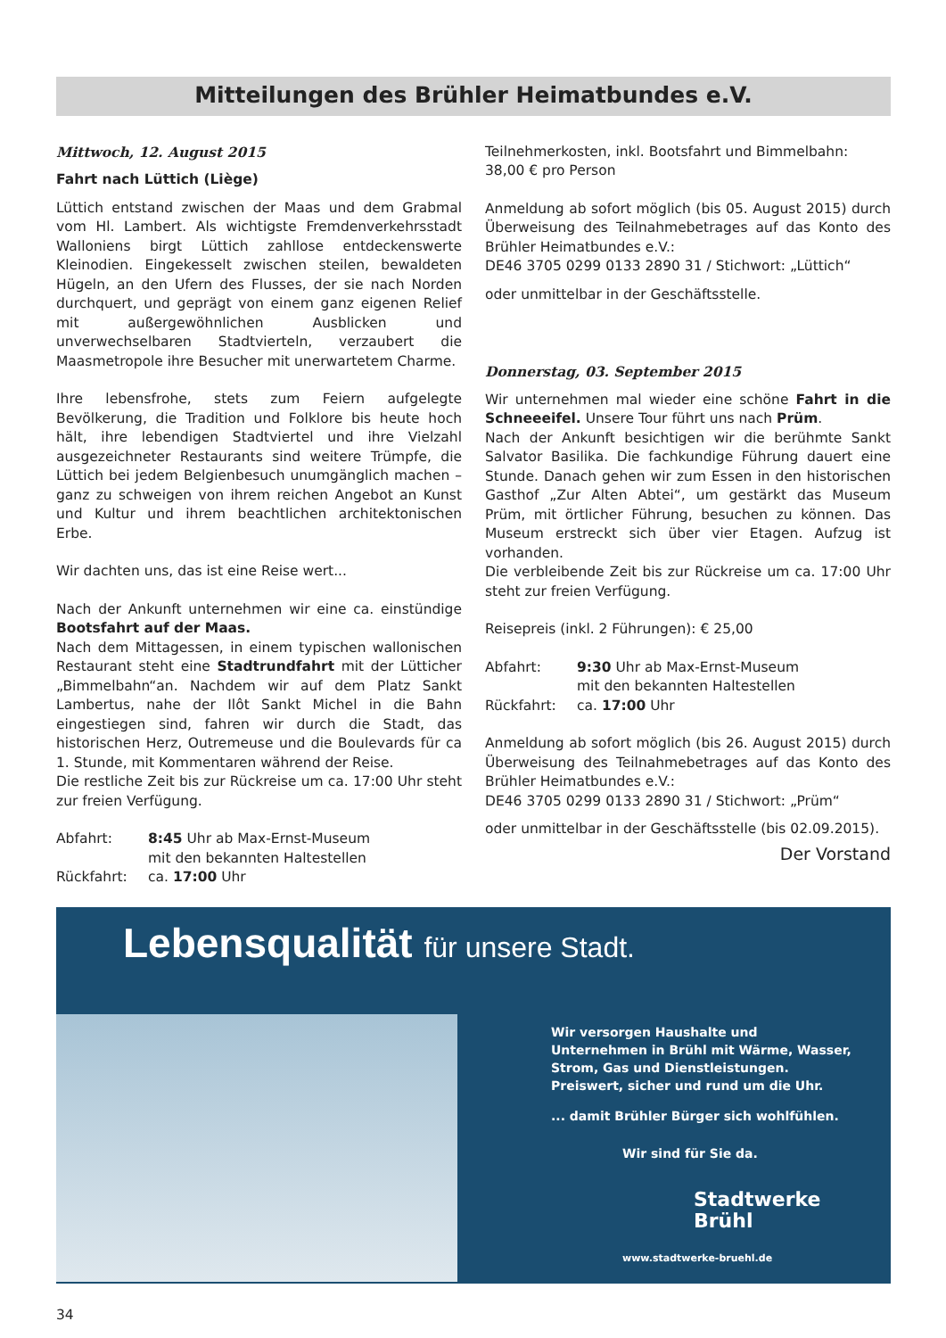Mitteilungen des Brühler Heimatbundes e.V.
Mittwoch, 12. August 2015
Fahrt nach Lüttich (Liège)
Lüttich entstand zwischen der Maas und dem Grabmal vom Hl. Lambert. Als wichtigste Fremdenverkehrsstadt Walloniens birgt Lüttich zahllose entdeckenswerte Kleinodien. Eingekesselt zwischen steilen, bewaldeten Hügeln, an den Ufern des Flusses, der sie nach Norden durchquert, und geprägt von einem ganz eigenen Relief mit außergewöhnlichen Ausblicken und unverwechselbaren Stadtvierteln, verzaubert die Maasmetropole ihre Besucher mit unerwartetem Charme.
Ihre lebensfrohe, stets zum Feiern aufgelegte Bevölkerung, die Tradition und Folklore bis heute hoch hält, ihre lebendigen Stadtviertel und ihre Vielzahl ausgezeichneter Restaurants sind weitere Trümpfe, die Lüttich bei jedem Belgienbesuch unumgänglich machen – ganz zu schweigen von ihrem reichen Angebot an Kunst und Kultur und ihrem beachtlichen architektonischen Erbe.
Wir dachten uns, das ist eine Reise wert...
Nach der Ankunft unternehmen wir eine ca. einstündige Bootsfahrt auf der Maas.
Nach dem Mittagessen, in einem typischen wallonischen Restaurant steht eine Stadtrundfahrt mit der Lütticher „Bimmelbahn“an. Nachdem wir auf dem Platz Sankt Lambertus, nahe der Ilôt Sankt Michel in die Bahn eingestiegen sind, fahren wir durch die Stadt, das historischen Herz, Outremeuse und die Boulevards für ca 1. Stunde, mit Kommentaren während der Reise.
Die restliche Zeit bis zur Rückreise um ca. 17:00 Uhr steht zur freien Verfügung.
Abfahrt: 8:45 Uhr ab Max-Ernst-Museum
mit den bekannten Haltestellen
Rückfahrt: ca. 17:00 Uhr
Teilnehmerkosten, inkl. Bootsfahrt und Bimmelbahn:
38,00 € pro Person
Anmeldung ab sofort möglich (bis 05. August 2015) durch Überweisung des Teilnahmebetrages auf das Konto des Brühler Heimatbundes e.V.:
DE46 3705 0299 0133 2890 31 / Stichwort: „Lüttich“
oder unmittelbar in der Geschäftsstelle.
Donnerstag, 03. September 2015
Wir unternehmen mal wieder eine schöne Fahrt in die Schneeeifel. Unsere Tour führt uns nach Prüm.
Nach der Ankunft besichtigen wir die berühmte Sankt Salvator Basilika. Die fachkundige Führung dauert eine Stunde. Danach gehen wir zum Essen in den historischen Gasthof „Zur Alten Abtei“, um gestärkt das Museum Prüm, mit örtlicher Führung, besuchen zu können. Das Museum erstreckt sich über vier Etagen. Aufzug ist vorhanden.
Die verbleibende Zeit bis zur Rückreise um ca. 17:00 Uhr steht zur freien Verfügung.
Reisepreis (inkl. 2 Führungen): € 25,00
Abfahrt: 9:30 Uhr ab Max-Ernst-Museum
mit den bekannten Haltestellen
Rückfahrt: ca. 17:00 Uhr
Anmeldung ab sofort möglich (bis 26. August 2015) durch Überweisung des Teilnahmebetrages auf das Konto des Brühler Heimatbundes e.V.:
DE46 3705 0299 0133 2890 31 / Stichwort: „Prüm“
oder unmittelbar in der Geschäftsstelle (bis 02.09.2015).
Der Vorstand
Lebensqualität für unsere Stadt.
Wir versorgen Haushalte und Unternehmen in Brühl mit Wärme, Wasser, Strom, Gas und Dienstleistungen. Preiswert, sicher und rund um die Uhr.
... damit Brühler Bürger sich wohlfühlen.
Wir sind für Sie da.
Stadtwerke
Brühl
www.stadtwerke-bruehl.de
34